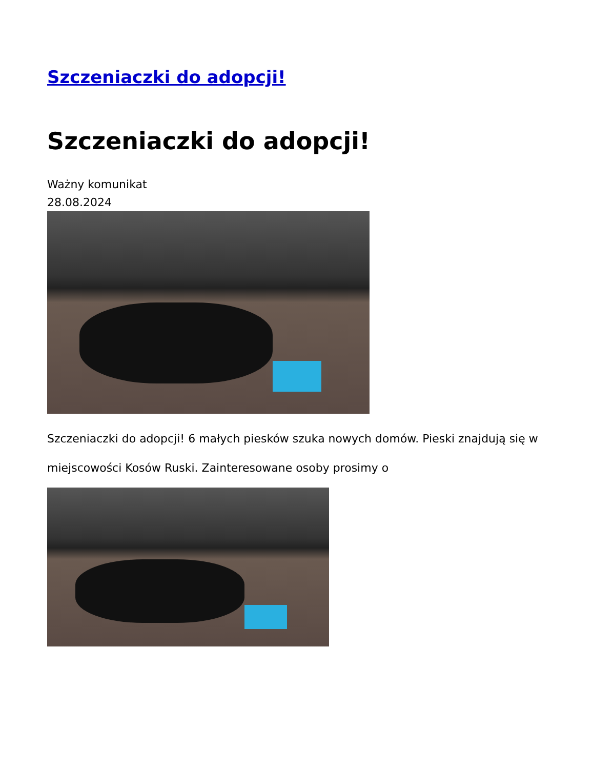Szczeniaczki do adopcji!
Szczeniaczki do adopcji!
Ważny komunikat
28.08.2024
Szczeniaczki do adopcji! 6 małych piesków szuka nowych domów. Pieski znajdują się w miejscowości Kosów Ruski. Zainteresowane osoby prosimy o